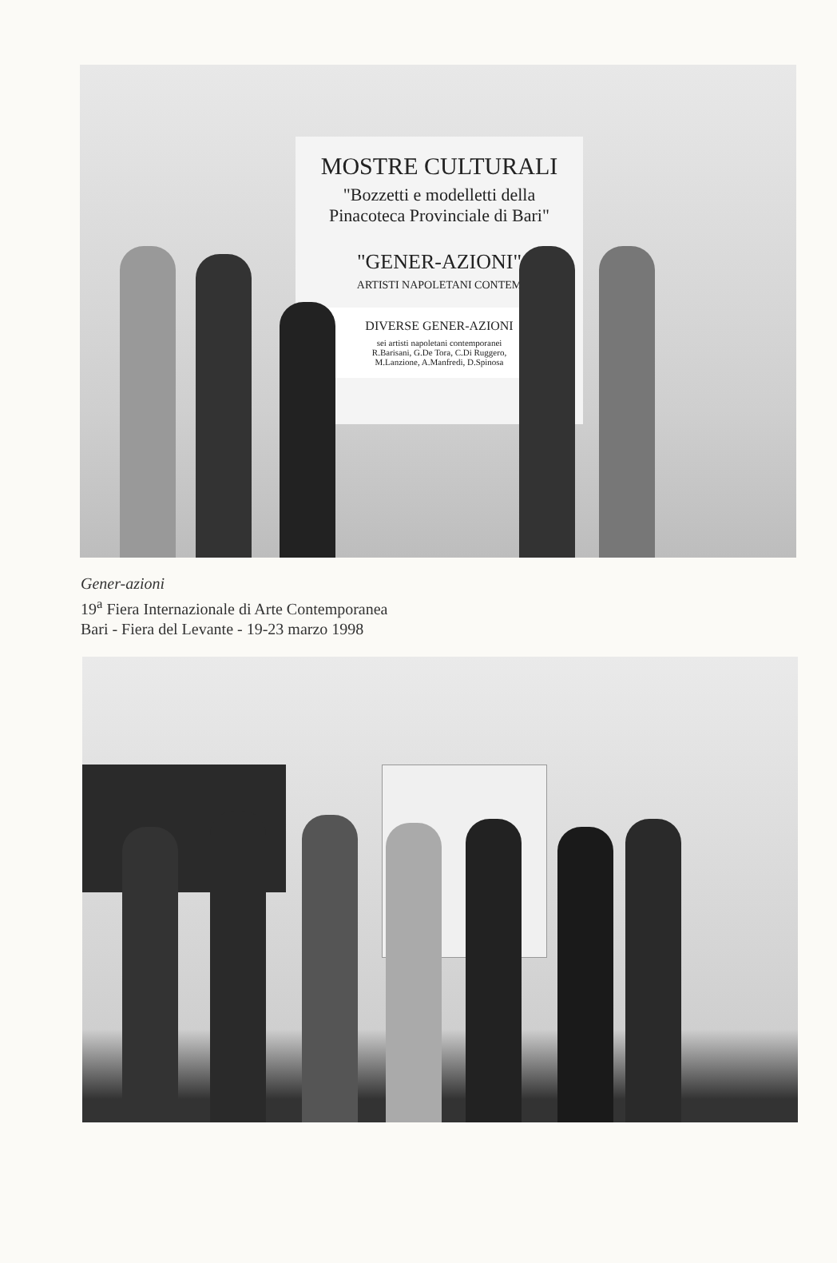MOSTRE CULTURALI
"Bozzetti e modelletti della
Pinacoteca Provinciale di Bari"
"GENER-AZIONI"
ARTISTI NAPOLETANI CONTEM
DIVERSE GENER-AZIONI
sei artisti napoletani contemporanei
R.Barisani, G.De Tora, C.Di Ruggero,
M.Lanzione, A.Manfredi, D.Spinosa
Gener-azioni
19<sup>a</sup> Fiera Internazionale di Arte Contemporanea
Bari - Fiera del Levante - 19-23 marzo 1998